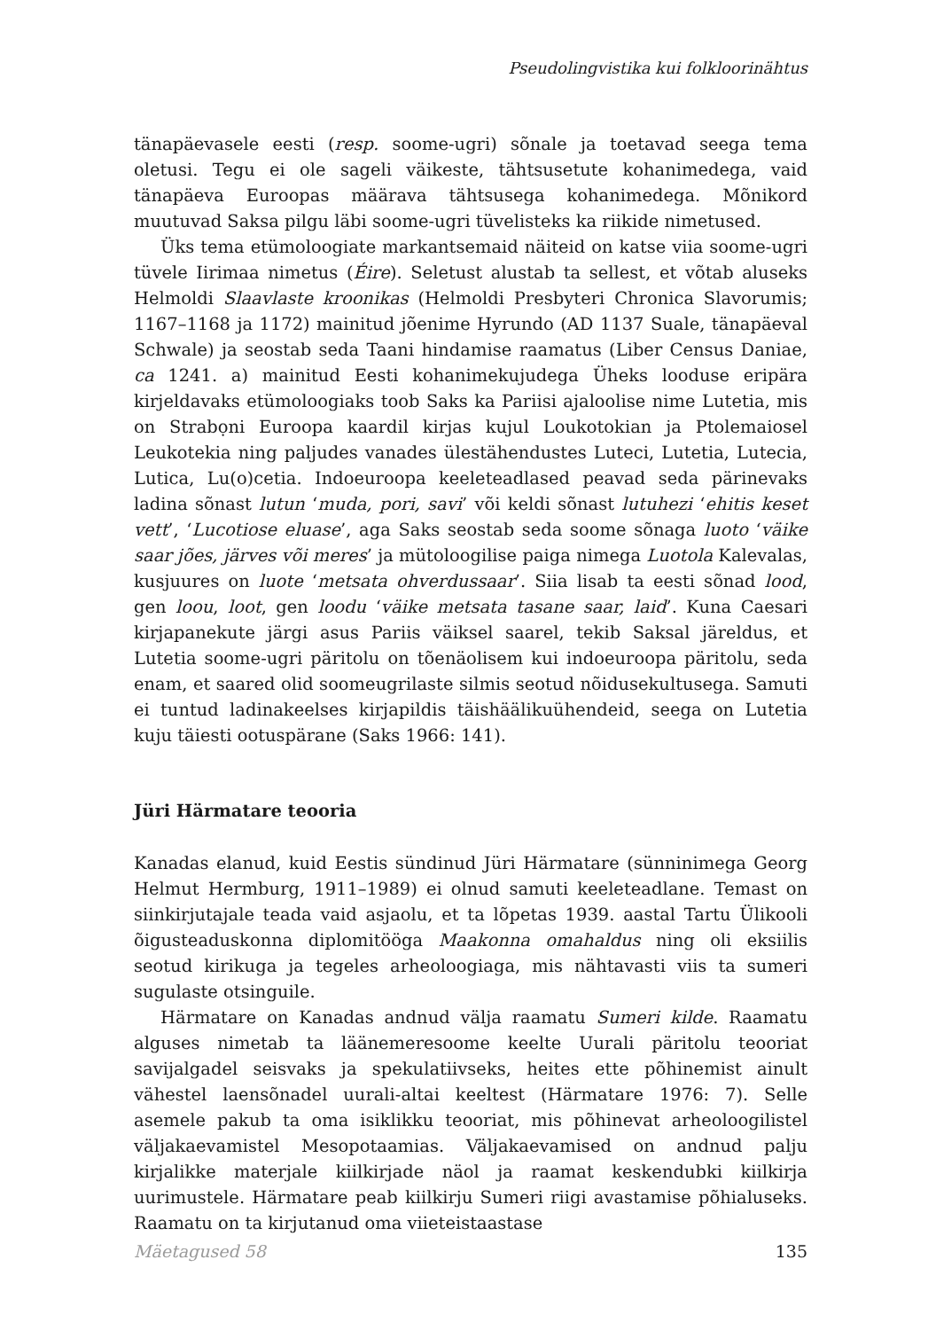Pseudolingvistika kui folkloorinähtus
tänapäevasele eesti (resp. soome-ugri) sõnale ja toetavad seega tema oletusi. Tegu ei ole sageli väikeste, tähtsusetute kohanimedega, vaid tänapäeva Euroopas määrava tähtsusega kohanimedega. Mõnikord muutuvad Saksa pilgu läbi soome-ugri tüvelisteks ka riikide nimetused.
Üks tema etümoloogiate markantsemaid näiteid on katse viia soome-ugri tüvele Iirimaa nimetus (Éire). Seletust alustab ta sellest, et võtab aluseks Helmoldi Slaavlaste kroonikas (Helmoldi Presbyteri Chronica Slavorumis; 1167–1168 ja 1172) mainitud jõenime Hyrundo (AD 1137 Suale, tänapäeval Schwale) ja seostab seda Taani hindamise raamatus (Liber Census Daniae, ca 1241. a) mainitud Eesti kohanimekujudega Üheks looduse eripära kirjeldavaks etümoloogiaks toob Saks ka Pariisi ajaloolise nime Lutetia, mis on Strabọni Euroopa kaardil kirjas kujul Loukotokian ja Ptolemaiosel Leukotekia ning paljudes vanades ülestähendustes Luteci, Lutetia, Lutecia, Lutica, Lu(o)cetia. Indoeuroopa keeleteadlased peavad seda pärinevaks ladina sõnast lutun ‘muda, pori, savi’ või keldi sõnast lutuhezi ‘ehitis keset vett’, ‘Lucotiose eluase’, aga Saks seostab seda soome sõnaga luoto ‘väike saar jões, järves või meres’ ja mütoloogilise paiga nimega Luotola Kalevalas, kusjuures on luote ‘metsata ohverdussaar’. Siia lisab ta eesti sõnad lood, gen loou, loot, gen loodu ‘väike metsata tasane saar, laid’. Kuna Caesari kirjapanekute järgi asus Pariis väiksel saarel, tekib Saksal järeldus, et Lutetia soome-ugri päritolu on tõenäolisem kui indoeuroopa päritolu, seda enam, et saared olid soomeugrilaste silmis seotud nõidusekultusega. Samuti ei tuntud ladinakeelses kirjapildis täishäälikuühendeid, seega on Lutetia kuju täiesti ootuspärane (Saks 1966: 141).
Jüri Härmatare teooria
Kanadas elanud, kuid Eestis sündinud Jüri Härmatare (sünninimega Georg Helmut Hermburg, 1911–1989) ei olnud samuti keeleteadlane. Temast on siinkirjutajale teada vaid asjaolu, et ta lõpetas 1939. aastal Tartu Ülikooli õigusteaduskonna diplomitööga Maakonna omahaldus ning oli eksiilis seotud kirikuga ja tegeles arheoloogiaga, mis nähtavasti viis ta sumeri sugulaste otsinguile.
Härmatare on Kanadas andnud välja raamatu Sumeri kilde. Raamatu alguses nimetab ta läänemeresoome keelte Uurali päritolu teooriat savijalgadel seisvaks ja spekulatiivseks, heites ette põhinemist ainult vähestel laensõnadel uurali-altai keeltest (Härmatare 1976: 7). Selle asemele pakub ta oma isiklikku teooriat, mis põhinevat arheoloogilistel väljakaevamistel Mesopotaamias. Väljakaevamised on andnud palju kirjalikke materjale kiilkirjade näol ja raamat keskendubki kiilkirja uurimustele. Härmatare peab kiilkirju Sumeri riigi avastamise põhialuseks. Raamatu on ta kirjutanud oma viieteistaastase
Mäetagused 58 135